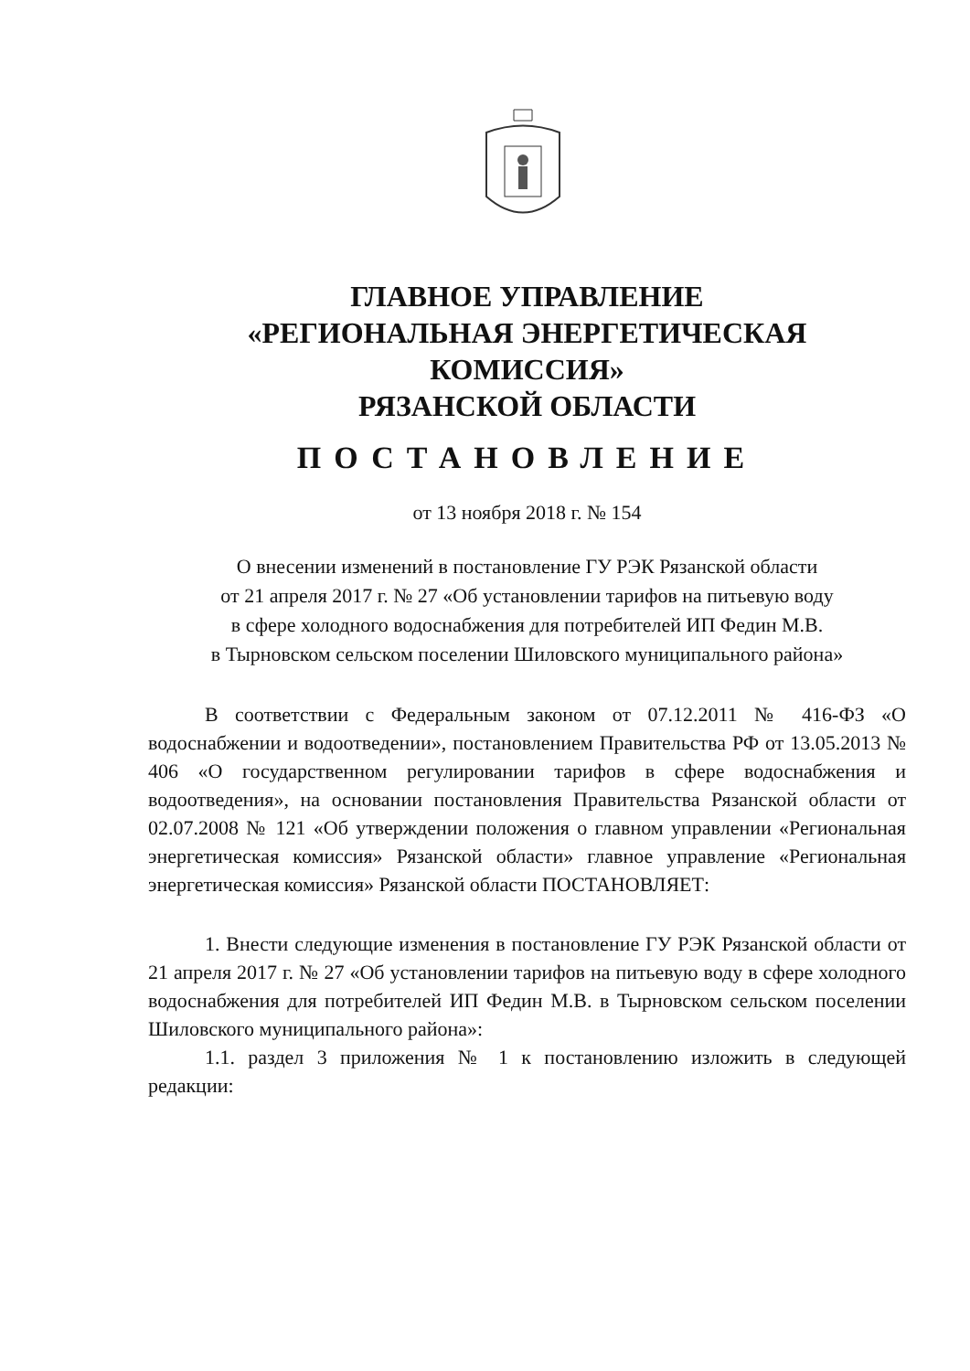ГЛАВНОЕ УПРАВЛЕНИЕ
«РЕГИОНАЛЬНАЯ ЭНЕРГЕТИЧЕСКАЯ КОМИССИЯ»
РЯЗАНСКОЙ ОБЛАСТИ
ПОСТАНОВЛЕНИЕ
от 13 ноября 2018 г. № 154
О внесении изменений в постановление ГУ РЭК Рязанской области
от 21 апреля 2017 г. № 27 «Об установлении тарифов на питьевую воду
в сфере холодного водоснабжения для потребителей ИП Федин М.В.
в Тырновском сельском поселении Шиловского муниципального района»
В соответствии с Федеральным законом от 07.12.2011 № 416-ФЗ «О водоснабжении и водоотведении», постановлением Правительства РФ от 13.05.2013 № 406 «О государственном регулировании тарифов в сфере водоснабжения и водоотведения», на основании постановления Правительства Рязанской области от 02.07.2008 № 121 «Об утверждении положения о главном управлении «Региональная энергетическая комиссия» Рязанской области» главное управление «Региональная энергетическая комиссия» Рязанской области ПОСТАНОВЛЯЕТ:
1. Внести следующие изменения в постановление ГУ РЭК Рязанской области от 21 апреля 2017 г. № 27 «Об установлении тарифов на питьевую воду в сфере холодного водоснабжения для потребителей ИП Федин М.В. в Тырновском сельском поселении Шиловского муниципального района»:
1.1. раздел 3 приложения № 1 к постановлению изложить в следующей редакции: